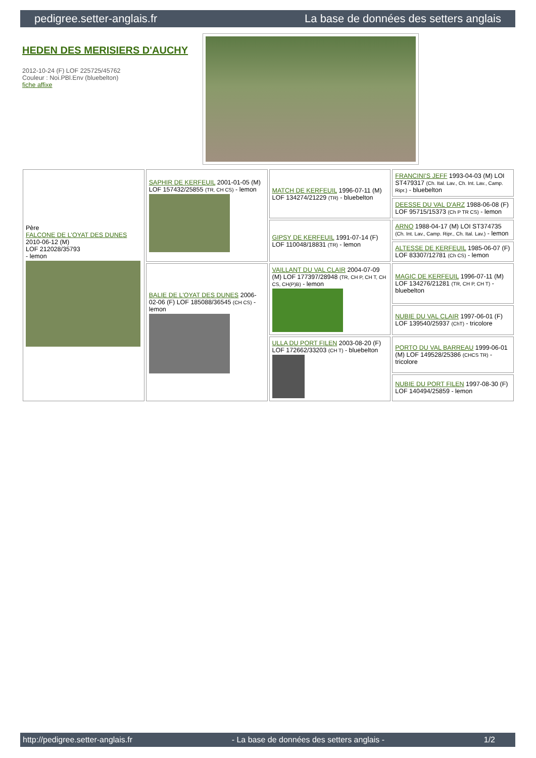pedigree.setter-anglais.fr La base de données des setters anglais
HEDEN DES MERISIERS D'AUCHY
2012-10-24 (F) LOF 225725/45762
Couleur : Noi.PBl.Env (bluebelton)
fiche affixe
| Père FALCONE DE L'OYAT DES DUNES 2010-06-12 (M) LOF 212028/35793 - lemon | SAPHIR DE KERFEUIL 2001-01-05 (M) LOF 157432/25855 (TR, CH CS) - lemon | MATCH DE KERFEUIL 1996-07-11 (M) LOF 134274/21229 (TR) - bluebelton | FRANCINI'S JEFF 1993-04-03 (M) LOI ST479317 (Ch. Ital. Lav., Ch. Int. Lav., Camp. Ripr.) - bluebelton |
| | | | DEESSE DU VAL D'ARZ 1988-06-08 (F) LOF 95715/15373 (Ch P TR CS) - lemon |
| | | GIPSY DE KERFEUIL 1991-07-14 (F) LOF 110048/18831 (TR) - lemon | ARNO 1988-04-17 (M) LOI ST374735 (Ch. Int. Lav., Camp. Ripr., Ch. Ital. Lav.) - lemon |
| | | | ALTESSE DE KERFEUIL 1985-06-07 (F) LOF 83307/12781 (Ch CS) - lemon |
| | BALIE DE L'OYAT DES DUNES 2006-02-06 (F) LOF 185088/36545 (CH CS) - lemon | VAILLANT DU VAL CLAIR 2004-07-09 (M) LOF 177397/28948 (TR, CH P, CH T, CH CS, CH(P)B) - lemon | MAGIC DE KERFEUIL 1996-07-11 (M) LOF 134276/21281 (TR, CH P, CH T) - bluebelton |
| | | | NUBIE DU VAL CLAIR 1997-06-01 (F) LOF 139540/25937 (ChT) - tricolore |
| | | ULLA DU PORT FILEN 2003-08-20 (F) LOF 172662/33203 (CH T) - bluebelton | PORTO DU VAL BARREAU 1999-06-01 (M) LOF 149528/25386 (CHCS TR) - tricolore |
| | | | NUBIE DU PORT FILEN 1997-08-30 (F) LOF 140494/25859 - lemon |
http://pedigree.setter-anglais.fr - La base de données des setters anglais - 1/2